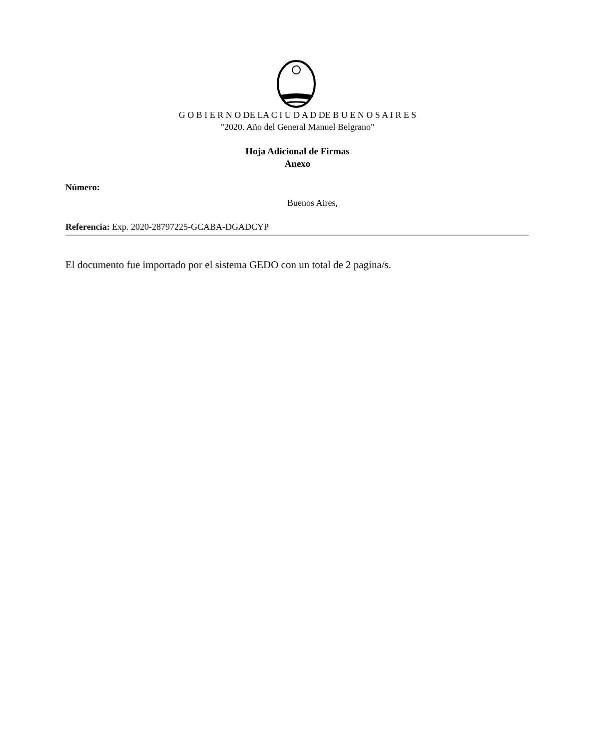G O B I E R N O DE LA C I U D A D DE B U E N O S A I R E S
"2020. Año del General Manuel Belgrano"
Hoja Adicional de Firmas
Anexo
Número:
Buenos Aires,
Referencia: Exp. 2020-28797225-GCABA-DGADCYP
El documento fue importado por el sistema GEDO con un total de 2 pagina/s.